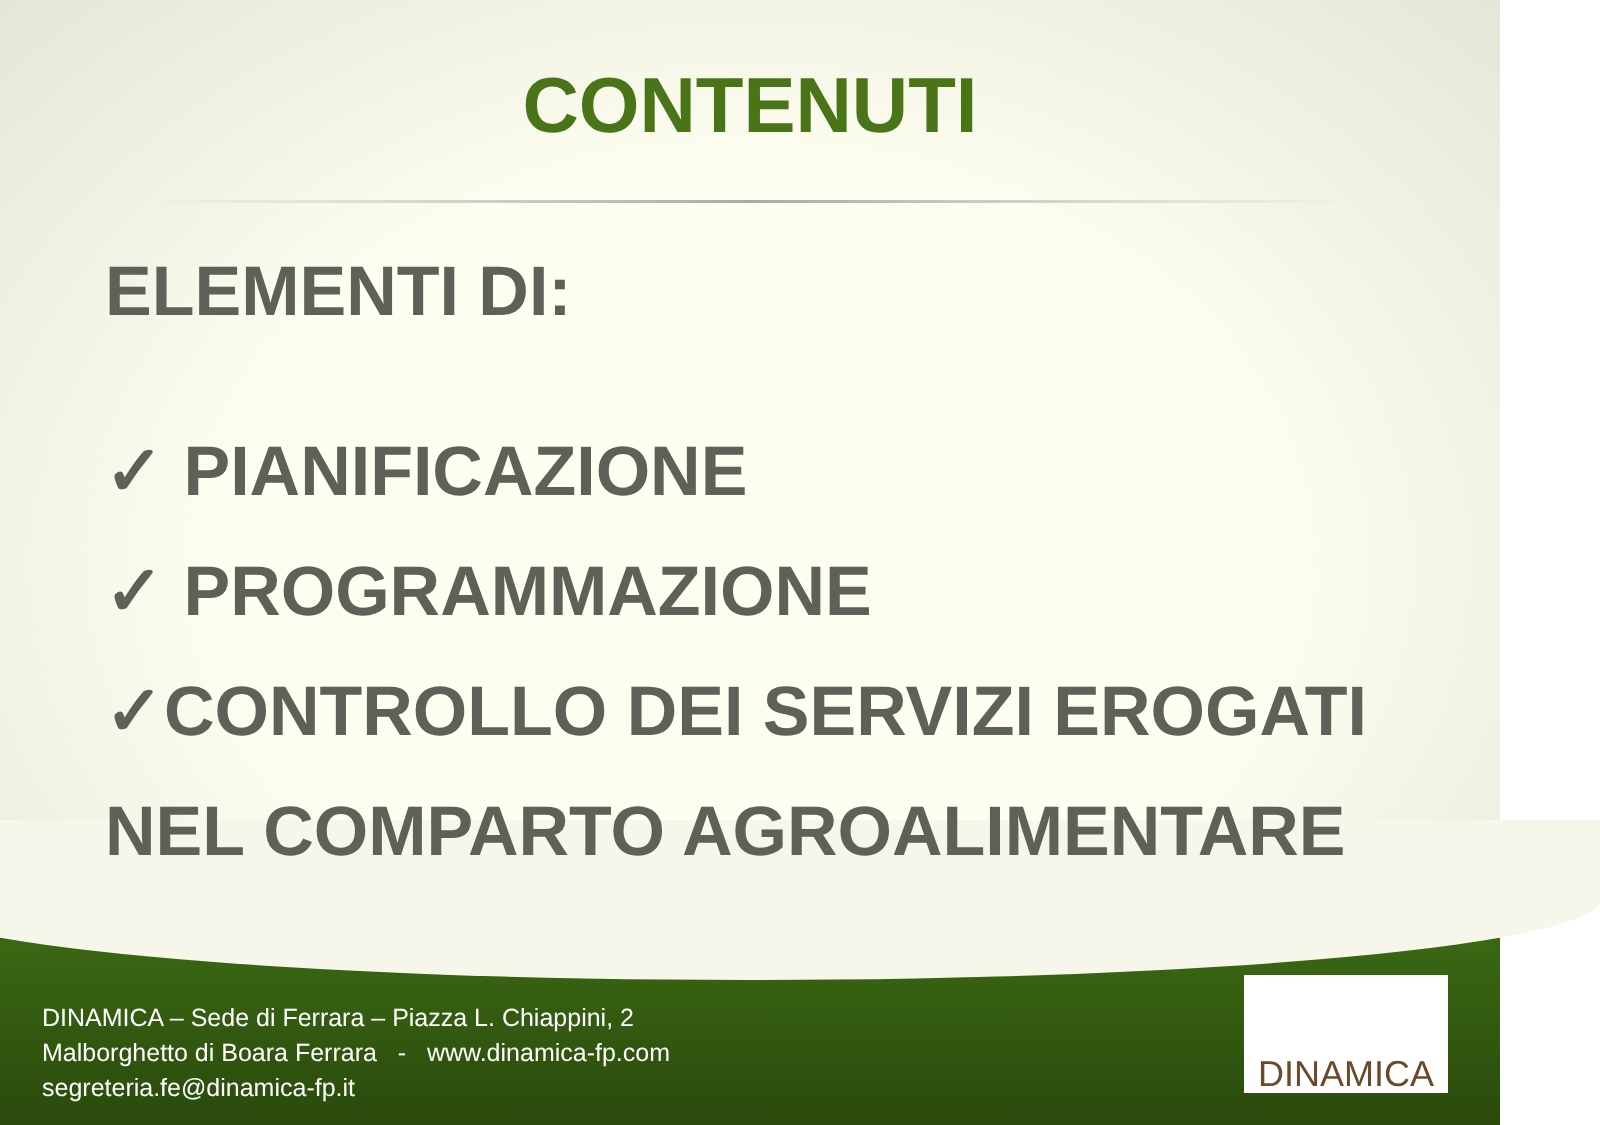CONTENUTI
ELEMENTI DI:
✓ PIANIFICAZIONE
✓ PROGRAMMAZIONE
✓CONTROLLO DEI SERVIZI EROGATI
NEL COMPARTO AGROALIMENTARE
DINAMICA – Sede di Ferrara – Piazza L. Chiappini, 2
Malborghetto di Boara Ferrara - www.dinamica-fp.com
segreteria.fe@dinamica-fp.it
DINAMICA